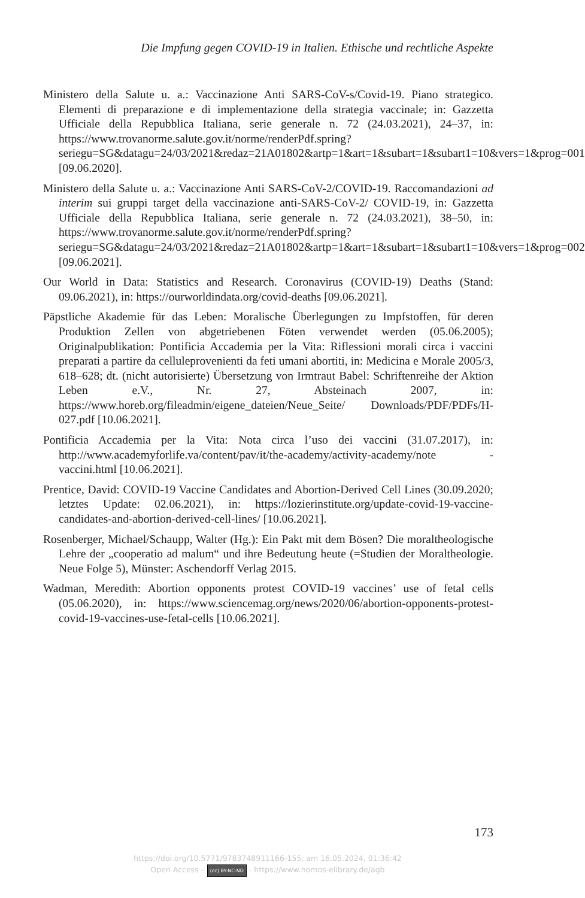Die Impfung gegen COVID-19 in Italien. Ethische und rechtliche Aspekte
Ministero della Salute u. a.: Vaccinazione Anti SARS-CoV-s/Covid-19. Piano strategico. Elementi di preparazione e di implementazione della strategia vaccinale; in: Gazzetta Ufficiale della Repubblica Italiana, serie generale n. 72 (24.03.2021), 24–37, in: https://www.trovanorme.salute.gov.it/norme/renderPdf.spring?seriegu=SG&datagu=24/03/2021&redaz=21A01802&artp=1&art=1&subart=1&subart1=10&vers=1&prog=001 [09.06.2020].
Ministero della Salute u. a.: Vaccinazione Anti SARS-CoV-2/COVID-19. Raccomandazioni ad interim sui gruppi target della vaccinazione anti-SARS-CoV-2/ COVID-19, in: Gazzetta Ufficiale della Repubblica Italiana, serie generale n. 72 (24.03.2021), 38–50, in: https://www.trovanorme.salute.gov.it/norme/renderPdf.spring?seriegu=SG&datagu=24/03/2021&redaz=21A01802&artp=1&art=1&subart=1&subart1=10&vers=1&prog=002 [09.06.2021].
Our World in Data: Statistics and Research. Coronavirus (COVID-19) Deaths (Stand: 09.06.2021), in: https://ourworldindata.org/covid-deaths [09.06.2021].
Päpstliche Akademie für das Leben: Moralische Überlegungen zu Impfstoffen, für deren Produktion Zellen von abgetriebenen Föten verwendet werden (05.06.2005); Originalpublikation: Pontificia Accademia per la Vita: Riflessioni morali circa i vaccini preparati a partire da celluleprovenienti da feti umani abortiti, in: Medicina e Morale 2005/3, 618–628; dt. (nicht autorisierte) Übersetzung von Irmtraut Babel: Schriftenreihe der Aktion Leben e.V., Nr. 27, Absteinach 2007, in: https://www.horeb.org/fileadmin/eigene_dateien/Neue_Seite/ Downloads/PDF/PDFs/H-027.pdf [10.06.2021].
Pontificia Accademia per la Vita: Nota circa l’uso dei vaccini (31.07.2017), in: http://www.academyforlife.va/content/pav/it/the-academy/activity-academy/note -vaccini.html [10.06.2021].
Prentice, David: COVID-19 Vaccine Candidates and Abortion-Derived Cell Lines (30.09.2020; letztes Update: 02.06.2021), in: https://lozierinstitute.org/update-covid-19-vaccine-candidates-and-abortion-derived-cell-lines/ [10.06.2021].
Rosenberger, Michael/Schaupp, Walter (Hg.): Ein Pakt mit dem Bösen? Die moraltheologische Lehre der „cooperatio ad malum“ und ihre Bedeutung heute (=Studien der Moraltheologie. Neue Folge 5), Münster: Aschendorff Verlag 2015.
Wadman, Meredith: Abortion opponents protest COVID-19 vaccines’ use of fetal cells (05.06.2020), in: https://www.sciencemag.org/news/2020/06/abortion-opponents-protest-covid-19-vaccines-use-fetal-cells [10.06.2021].
173
https://doi.org/10.5771/9783748911166-155, am 16.05.2024, 01:36:42
Open Access – (cc) BY-NC-ND - https://www.nomos-elibrary.de/agb